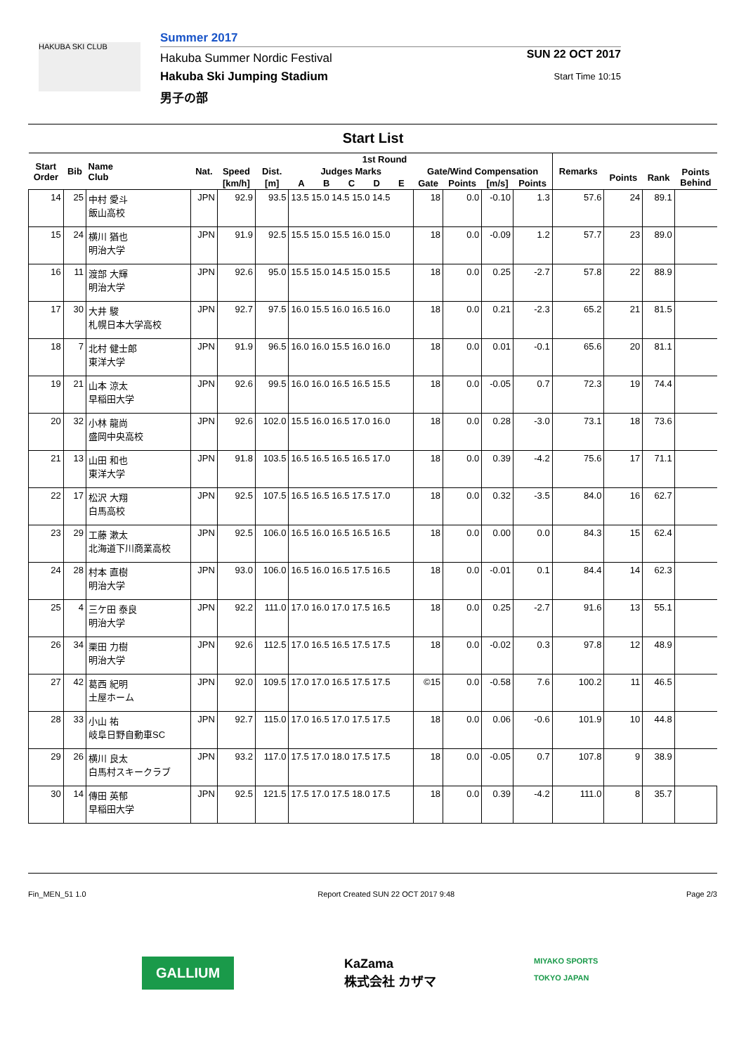HAKUBA SKI CLUB
Summer 2017
Hakuba Summer Nordic Festival
Hakuba Ski Jumping Stadium
男子の部
SUN 22 OCT 2017
Start Time 10:15
Start List
| Start Order | Bib | Name Club | Nat. | 1st Round | | | | | | | | | | | Remarks | | | |
| --- | --- | --- | --- | --- | --- | --- | --- | --- | --- | --- | --- | --- | --- | --- | --- | --- | --- | --- |
| | | | | Speed | Dist. | Judges Marks | | | | | Gate/Wind Compensation | | | | | Points | Rank | Points Behind |
| | | | | [km/h] | [m] | A | B | C | D | E | Gate | Points | [m/s] | Points | | | | |
| 14 | 25 | 中村 愛斗 飯山高校 | JPN | 92.9 | 93.5 | 13.5 15.0 14.5 15.0 14.5 | | | | | 18 | 0.0 | -0.10 | 1.3 | 57.6 | 24 | 89.1 | |
| 15 | 24 | 横川 猶也 明治大学 | JPN | 91.9 | 92.5 | 15.5 15.0 15.5 16.0 15.0 | | | | | 18 | 0.0 | -0.09 | 1.2 | 57.7 | 23 | 89.0 | |
| 16 | 11 | 渡部 大輝 明治大学 | JPN | 92.6 | 95.0 | 15.5 15.0 14.5 15.0 15.5 | | | | | 18 | 0.0 | 0.25 | -2.7 | 57.8 | 22 | 88.9 | |
| 17 | 30 | 大井 駿 札幌日本大学高校 | JPN | 92.7 | 97.5 | 16.0 15.5 16.0 16.5 16.0 | | | | | 18 | 0.0 | 0.21 | -2.3 | 65.2 | 21 | 81.5 | |
| 18 | 7 | 北村 健士郎 東洋大学 | JPN | 91.9 | 96.5 | 16.0 16.0 15.5 16.0 16.0 | | | | | 18 | 0.0 | 0.01 | -0.1 | 65.6 | 20 | 81.1 | |
| 19 | 21 | 山本 涼太 早稲田大学 | JPN | 92.6 | 99.5 | 16.0 16.0 16.5 16.5 15.5 | | | | | 18 | 0.0 | -0.05 | 0.7 | 72.3 | 19 | 74.4 | |
| 20 | 32 | 小林 龍尚 盛岡中央高校 | JPN | 92.6 | 102.0 | 15.5 16.0 16.5 17.0 16.0 | | | | | 18 | 0.0 | 0.28 | -3.0 | 73.1 | 18 | 73.6 | |
| 21 | 13 | 山田 和也 東洋大学 | JPN | 91.8 | 103.5 | 16.5 16.5 16.5 16.5 17.0 | | | | | 18 | 0.0 | 0.39 | -4.2 | 75.6 | 17 | 71.1 | |
| 22 | 17 | 松沢 大翔 白馬高校 | JPN | 92.5 | 107.5 | 16.5 16.5 16.5 17.5 17.0 | | | | | 18 | 0.0 | 0.32 | -3.5 | 84.0 | 16 | 62.7 | |
| 23 | 29 | 工藤 漱太 北海道下川商業高校 | JPN | 92.5 | 106.0 | 16.5 16.0 16.5 16.5 16.5 | | | | | 18 | 0.0 | 0.00 | 0.0 | 84.3 | 15 | 62.4 | |
| 24 | 28 | 村本 直樹 明治大学 | JPN | 93.0 | 106.0 | 16.5 16.0 16.5 17.5 16.5 | | | | | 18 | 0.0 | -0.01 | 0.1 | 84.4 | 14 | 62.3 | |
| 25 | 4 | 三ケ田 泰良 明治大学 | JPN | 92.2 | 111.0 | 17.0 16.0 17.0 17.5 16.5 | | | | | 18 | 0.0 | 0.25 | -2.7 | 91.6 | 13 | 55.1 | |
| 26 | 34 | 栗田 力樹 明治大学 | JPN | 92.6 | 112.5 | 17.0 16.5 16.5 17.5 17.5 | | | | | 18 | 0.0 | -0.02 | 0.3 | 97.8 | 12 | 48.9 | |
| 27 | 42 | 葛西 紀明 土屋ホーム | JPN | 92.0 | 109.5 | 17.0 17.0 16.5 17.5 17.5 | | | | | ©15 | 0.0 | -0.58 | 7.6 | 100.2 | 11 | 46.5 | |
| 28 | 33 | 小山 祐 岐阜日野自動車SC | JPN | 92.7 | 115.0 | 17.0 16.5 17.0 17.5 17.5 | | | | | 18 | 0.0 | 0.06 | -0.6 | 101.9 | 10 | 44.8 | |
| 29 | 26 | 横川 良太 白馬村スキークラブ | JPN | 93.2 | 117.0 | 17.5 17.0 18.0 17.5 17.5 | | | | | 18 | 0.0 | -0.05 | 0.7 | 107.8 | 9 | 38.9 | |
| 30 | 14 | 傳田 英郁 早稲田大学 | JPN | 92.5 | 121.5 | 17.5 17.0 17.5 18.0 17.5 | | | | | 18 | 0.0 | 0.39 | -4.2 | 111.0 | 8 | 35.7 | |
Fin_MEN_51 1.0 Report Created SUN 22 OCT 2017 9:48 Page 2/3
GALLIUM
KaZama
株式会社 カザマ
MIYAKO SPORTS
TOKYO JAPAN